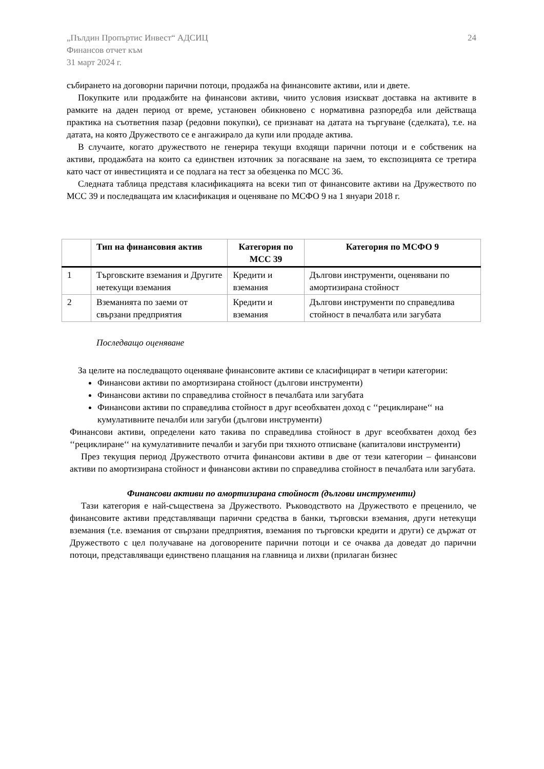„Пълдин Пропъртис Инвест“ АДСИЦ
Финансов отчет към
31 март 2024 г.
24
събирането на договорни парични потоци, продажба на финансовите активи, или и двете.
Покупките или продажбите на финансови активи, чиито условия изискват доставка на активите в рамките на даден период от време, установен обикновено с нормативна разпоредба или действаща практика на съответния пазар (редовни покупки), се признават на датата на търгуване (сделката), т.е. на датата, на която Дружеството се е ангажирало да купи или продаде актива.
В случаите, когато дружеството не генерира текущи входящи парични потоци и е собственик на активи, продажбата на които са единствен източник за погасяване на заем, то експозицията се третира като част от инвестицията и се подлага на тест за обезценка по МСС 36.
Следната таблица представя класификацията на всеки тип от финансовите активи на Дружеството по МСС 39 и последващата им класификация и оценяване по МСФО 9 на 1 януари 2018 г.
| | Тип на финансовия актив | Категория по МСС 39 | Категория по МСФО 9 |
| --- | --- | --- | --- |
| 1 | Търговските вземания и Другите нетекущи вземания | Кредити и вземания | Дългови инструменти, оценявани по амортизирана стойност |
| 2 | Вземанията по заеми от свързани предприятия | Кредити и вземания | Дългови инструменти по справедлива стойност в печалбата или загубата |
Последващо оценяване
За целите на последващото оценяване финансовите активи се класифицират в четири категории:
Финансови активи по амортизирана стойност (дългови инструменти)
Финансови активи по справедлива стойност в печалбата или загубата
Финансови активи по справедлива стойност в друг всеобхватен доход с ‘‘рециклиране‘‘ на кумулативните печалби или загуби (дългови инструменти)
Финансови активи, определени като такива по справедлива стойност в друг всеобхватен доход без ‘‘рециклиране‘‘ на кумулативните печалби и загуби при тяхното отписване (капиталови инструменти)
През текущия период Дружеството отчита финансови активи в две от тези категории – финансови активи по амортизирана стойност и финансови активи по справедлива стойност в печалбата или загубата.
Финансови активи по амортизирана стойност (дългови инструменти)
Тази категория е най-съществена за Дружеството. Ръководството на Дружеството е преценило, че финансовите активи представляващи парични средства в банки, търговски вземания, други нетекущи вземания (т.е. вземания от свързани предприятия, вземания по търговски кредити и други) се държат от Дружеството с цел получаване на договорените парични потоци и се очаква да доведат до парични потоци, представляващи единствено плащания на главница и лихви (прилаган бизнес